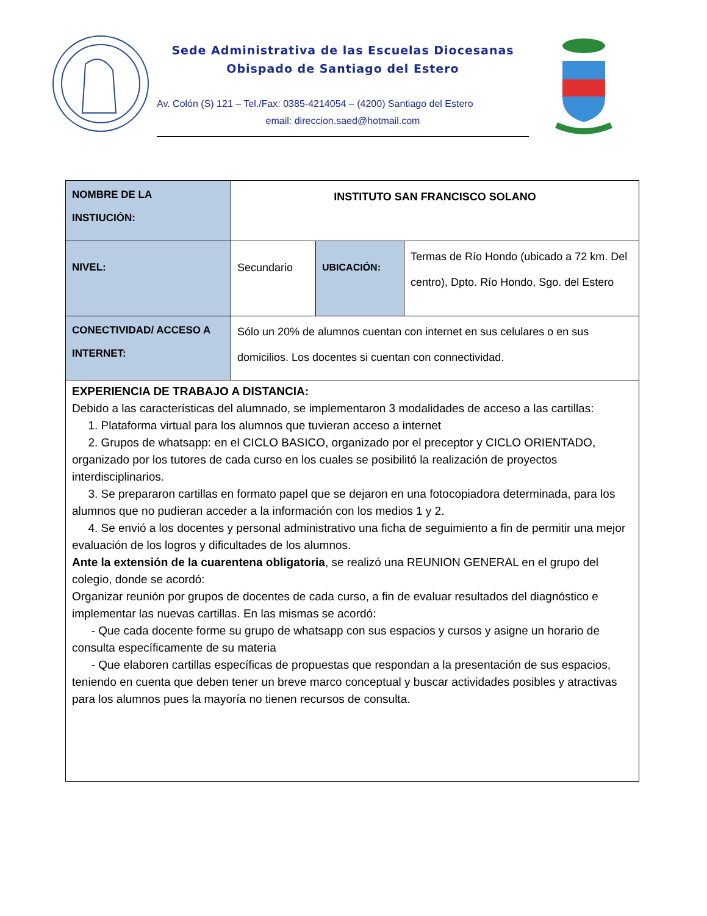Sede Administrativa de las Escuelas Diocesanas
Obispado de Santiago del Estero
Av. Colón (S) 121 – Tel./Fax: 0385-4214054 – (4200) Santiago del Estero
email: direccion.saed@hotmail.com
| NOMBRE DE LA INSTIUCIÓN: | INSTITUTO SAN FRANCISCO SOLANO | | |
| NIVEL: | Secundario | UBICACIÓN: | Termas de Río Hondo (ubicado a 72 km. Del centro), Dpto. Río Hondo, Sgo. del Estero |
| CONECTIVIDAD/ ACCESO A INTERNET: | Sólo un 20% de alumnos cuentan con internet en sus celulares o en sus domicilios. Los docentes si cuentan con connectividad. | | |
| EXPERIENCIA DE TRABAJO A DISTANCIA: Debido a las características del alumnado, se implementaron 3 modalidades de acceso a las cartillas: 1. Plataforma virtual para los alumnos que tuvieran acceso a internet 2. Grupos de whatsapp: en el CICLO BASICO, organizado por el preceptor y CICLO ORIENTADO, organizado por los tutores de cada curso en los cuales se posibilitó la realización de proyectos interdisciplinarios. 3. Se prepararon cartillas en formato papel que se dejaron en una fotocopiadora determinada, para los alumnos que no pudieran acceder a la información con los medios 1 y 2. 4. Se envió a los docentes y personal administrativo una ficha de seguimiento a fin de permitir una mejor evaluación de los logros y dificultades de los alumnos. Ante la extensión de la cuarentena obligatoria , se realizó una REUNION GENERAL en el grupo del colegio, donde se acordó: Organizar reunión por grupos de docentes de cada curso, a fin de evaluar resultados del diagnóstico e implementar las nuevas cartillas. En las mismas se acordó: - Que cada docente forme su grupo de whatsapp con sus espacios y cursos y asigne un horario de consulta específicamente de su materia - Que elaboren cartillas específicas de propuestas que respondan a la presentación de sus espacios, teniendo en cuenta que deben tener un breve marco conceptual y buscar actividades posibles y atractivas para los alumnos pues la mayoría no tienen recursos de consulta. | | | |